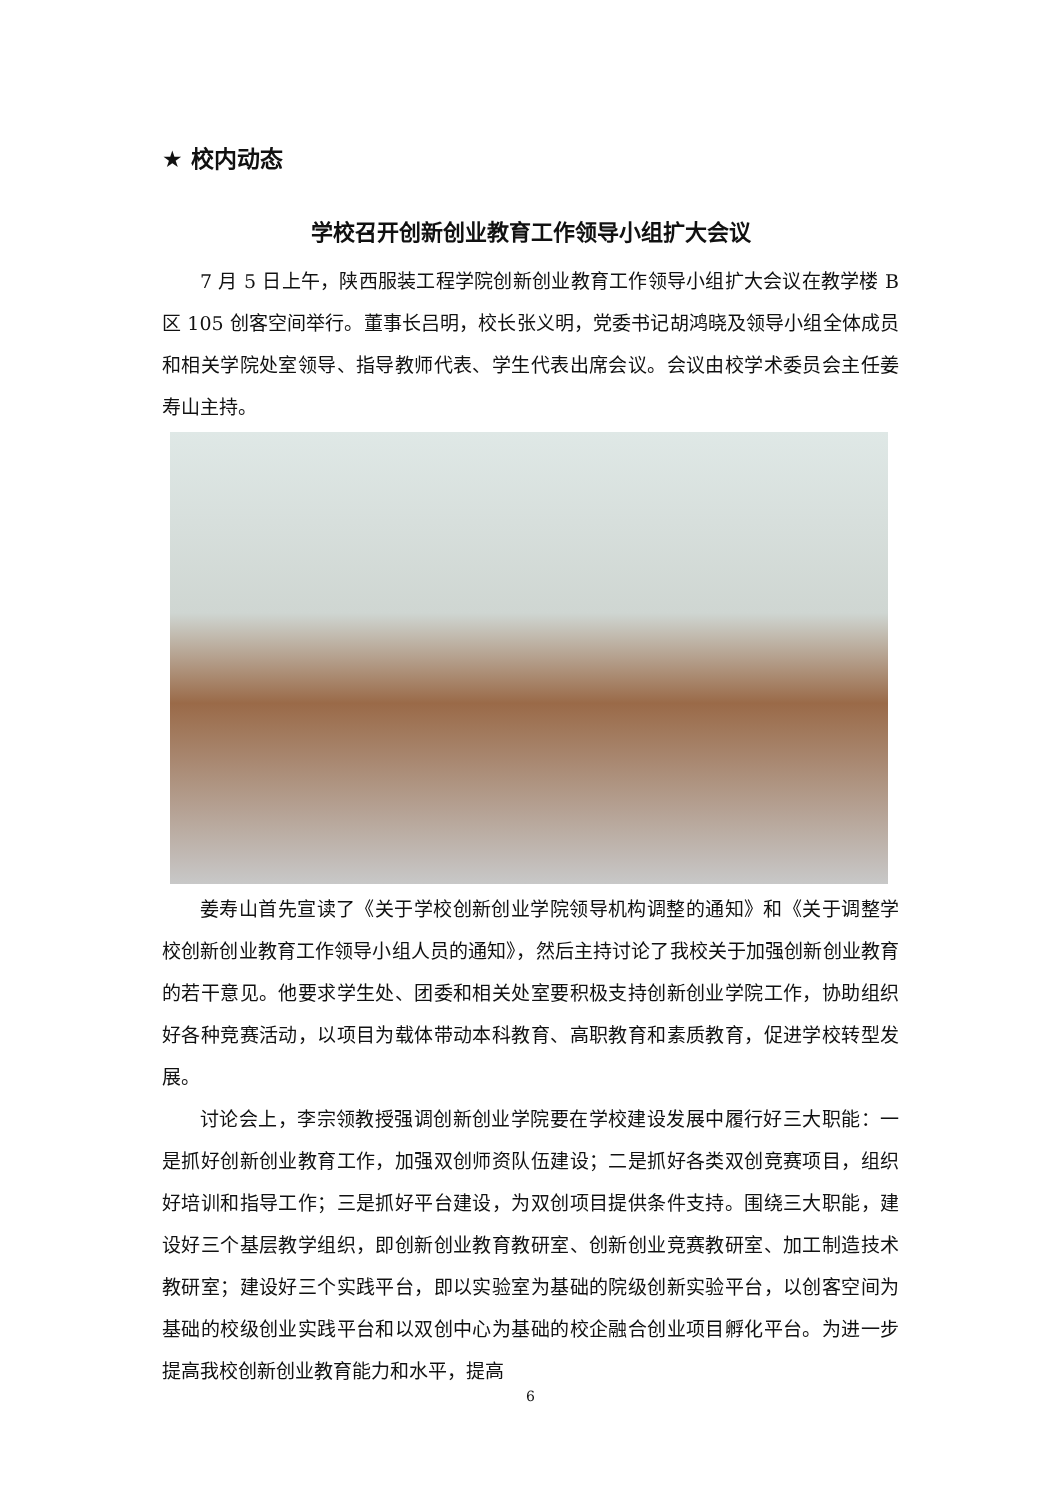★ 校内动态
学校召开创新创业教育工作领导小组扩大会议
7 月 5 日上午，陕西服装工程学院创新创业教育工作领导小组扩大会议在教学楼 B 区 105 创客空间举行。董事长吕明，校长张义明，党委书记胡鸿晓及领导小组全体成员和相关学院处室领导、指导教师代表、学生代表出席会议。会议由校学术委员会主任姜寿山主持。
姜寿山首先宣读了《关于学校创新创业学院领导机构调整的通知》和《关于调整学校创新创业教育工作领导小组人员的通知》，然后主持讨论了我校关于加强创新创业教育的若干意见。他要求学生处、团委和相关处室要积极支持创新创业学院工作，协助组织好各种竞赛活动，以项目为载体带动本科教育、高职教育和素质教育，促进学校转型发展。
讨论会上，李宗领教授强调创新创业学院要在学校建设发展中履行好三大职能：一是抓好创新创业教育工作，加强双创师资队伍建设；二是抓好各类双创竞赛项目，组织好培训和指导工作；三是抓好平台建设，为双创项目提供条件支持。围绕三大职能，建设好三个基层教学组织，即创新创业教育教研室、创新创业竞赛教研室、加工制造技术教研室；建设好三个实践平台，即以实验室为基础的院级创新实验平台，以创客空间为基础的校级创业实践平台和以双创中心为基础的校企融合创业项目孵化平台。为进一步提高我校创新创业教育能力和水平，提高
6